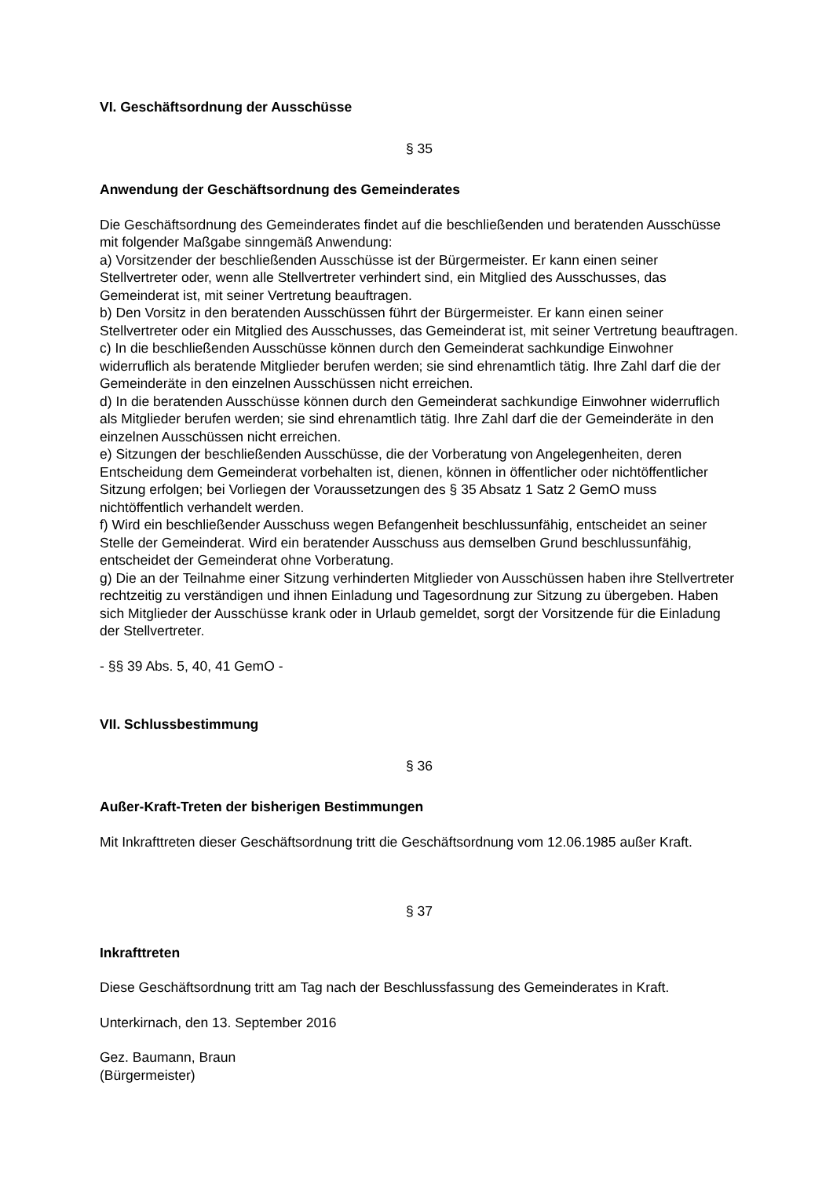VI. Geschäftsordnung der Ausschüsse
§ 35
Anwendung der Geschäftsordnung des Gemeinderates
Die Geschäftsordnung des Gemeinderates findet auf die beschließenden und beratenden Ausschüsse mit folgender Maßgabe sinngemäß Anwendung:
a) Vorsitzender der beschließenden Ausschüsse ist der Bürgermeister. Er kann einen seiner Stellvertreter oder, wenn alle Stellvertreter verhindert sind, ein Mitglied des Ausschusses, das Gemeinderat ist, mit seiner Vertretung beauftragen.
b) Den Vorsitz in den beratenden Ausschüssen führt der Bürgermeister. Er kann einen seiner Stellvertreter oder ein Mitglied des Ausschusses, das Gemeinderat ist, mit seiner Vertretung beauftragen.
c) In die beschließenden Ausschüsse können durch den Gemeinderat sachkundige Einwohner widerruflich als beratende Mitglieder berufen werden; sie sind ehrenamtlich tätig. Ihre Zahl darf die der Gemeinderäte in den einzelnen Ausschüssen nicht erreichen.
d) In die beratenden Ausschüsse können durch den Gemeinderat sachkundige Einwohner widerruflich als Mitglieder berufen werden; sie sind ehrenamtlich tätig. Ihre Zahl darf die der Gemeinderäte in den einzelnen Ausschüssen nicht erreichen.
e) Sitzungen der beschließenden Ausschüsse, die der Vorberatung von Angelegenheiten, deren Entscheidung dem Gemeinderat vorbehalten ist, dienen, können in öffentlicher oder nichtöffentlicher Sitzung erfolgen; bei Vorliegen der Voraussetzungen des § 35 Absatz 1 Satz 2 GemO muss nichtöffentlich verhandelt werden.
f) Wird ein beschließender Ausschuss wegen Befangenheit beschlussunfähig, entscheidet an seiner Stelle der Gemeinderat. Wird ein beratender Ausschuss aus demselben Grund beschlussunfähig, entscheidet der Gemeinderat ohne Vorberatung.
g) Die an der Teilnahme einer Sitzung verhinderten Mitglieder von Ausschüssen haben ihre Stellvertreter rechtzeitig zu verständigen und ihnen Einladung und Tagesordnung zur Sitzung zu übergeben. Haben sich Mitglieder der Ausschüsse krank oder in Urlaub gemeldet, sorgt der Vorsitzende für die Einladung der Stellvertreter.
- §§ 39 Abs. 5, 40, 41 GemO -
VII. Schlussbestimmung
§ 36
Außer-Kraft-Treten der bisherigen Bestimmungen
Mit Inkrafttreten dieser Geschäftsordnung tritt die Geschäftsordnung vom 12.06.1985 außer Kraft.
§ 37
Inkrafttreten
Diese Geschäftsordnung tritt am Tag nach der Beschlussfassung des Gemeinderates in Kraft.
Unterkirnach, den 13. September 2016
Gez. Baumann, Braun
(Bürgermeister)